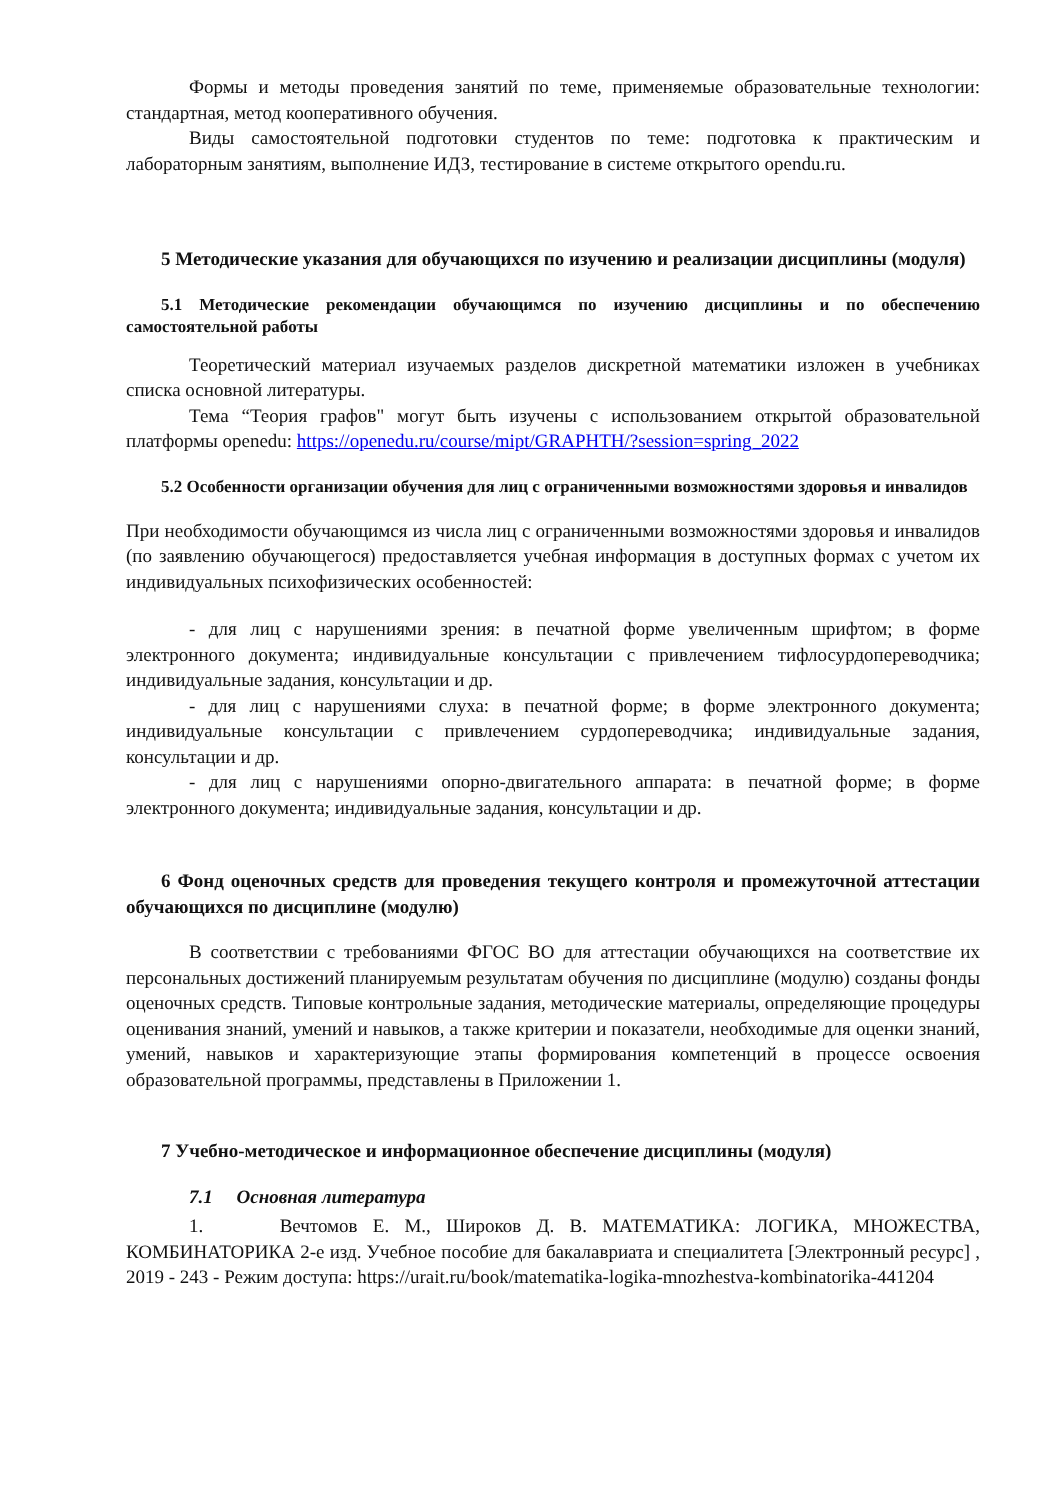Формы и методы проведения занятий по теме, применяемые образовательные технологии: стандартная, метод кооперативного обучения.
Виды самостоятельной подготовки студентов по теме: подготовка к практическим и лабораторным занятиям, выполнение ИДЗ, тестирование в системе открытого opendu.ru.
5 Методические указания для обучающихся по изучению и реализации дисциплины (модуля)
5.1 Методические рекомендации обучающимся по изучению дисциплины и по обеспечению самостоятельной работы
Теоретический материал изучаемых разделов дискретной математики изложен в учебниках списка основной литературы.
Тема “Теория графов" могут быть изучены с использованием открытой образовательной платформы openedu: https://openedu.ru/course/mipt/GRAPHTH/?session=spring_2022
5.2 Особенности организации обучения для лиц с ограниченными возможностями здоровья и инвалидов
При необходимости обучающимся из числа лиц с ограниченными возможностями здоровья и инвалидов (по заявлению обучающегося) предоставляется учебная информация в доступных формах с учетом их индивидуальных психофизических особенностей:
- для лиц с нарушениями зрения: в печатной форме увеличенным шрифтом; в форме электронного документа; индивидуальные консультации с привлечением тифлосурдопереводчика; индивидуальные задания, консультации и др.
- для лиц с нарушениями слуха: в печатной форме; в форме электронного документа; индивидуальные консультации с привлечением сурдопереводчика; индивидуальные задания, консультации и др.
- для лиц с нарушениями опорно-двигательного аппарата: в печатной форме; в форме электронного документа; индивидуальные задания, консультации и др.
6 Фонд оценочных средств для проведения текущего контроля и промежуточной аттестации обучающихся по дисциплине (модулю)
В соответствии с требованиями ФГОС ВО для аттестации обучающихся на соответствие их персональных достижений планируемым результатам обучения по дисциплине (модулю) созданы фонды оценочных средств. Типовые контрольные задания, методические материалы, определяющие процедуры оценивания знаний, умений и навыков, а также критерии и показатели, необходимые для оценки знаний, умений, навыков и характеризующие этапы формирования компетенций в процессе освоения образовательной программы, представлены в Приложении 1.
7 Учебно-методическое и информационное обеспечение дисциплины (модуля)
7.1 Основная литература
1. Вечтомов Е. М., Широков Д. В. МАТЕМАТИКА: ЛОГИКА, МНОЖЕСТВА, КОМБИНАТОРИКА 2-е изд. Учебное пособие для бакалавриата и специалитета [Электронный ресурс] , 2019 - 243 - Режим доступа: https://urait.ru/book/matematika-logika-mnozhestva-kombinatorika-441204